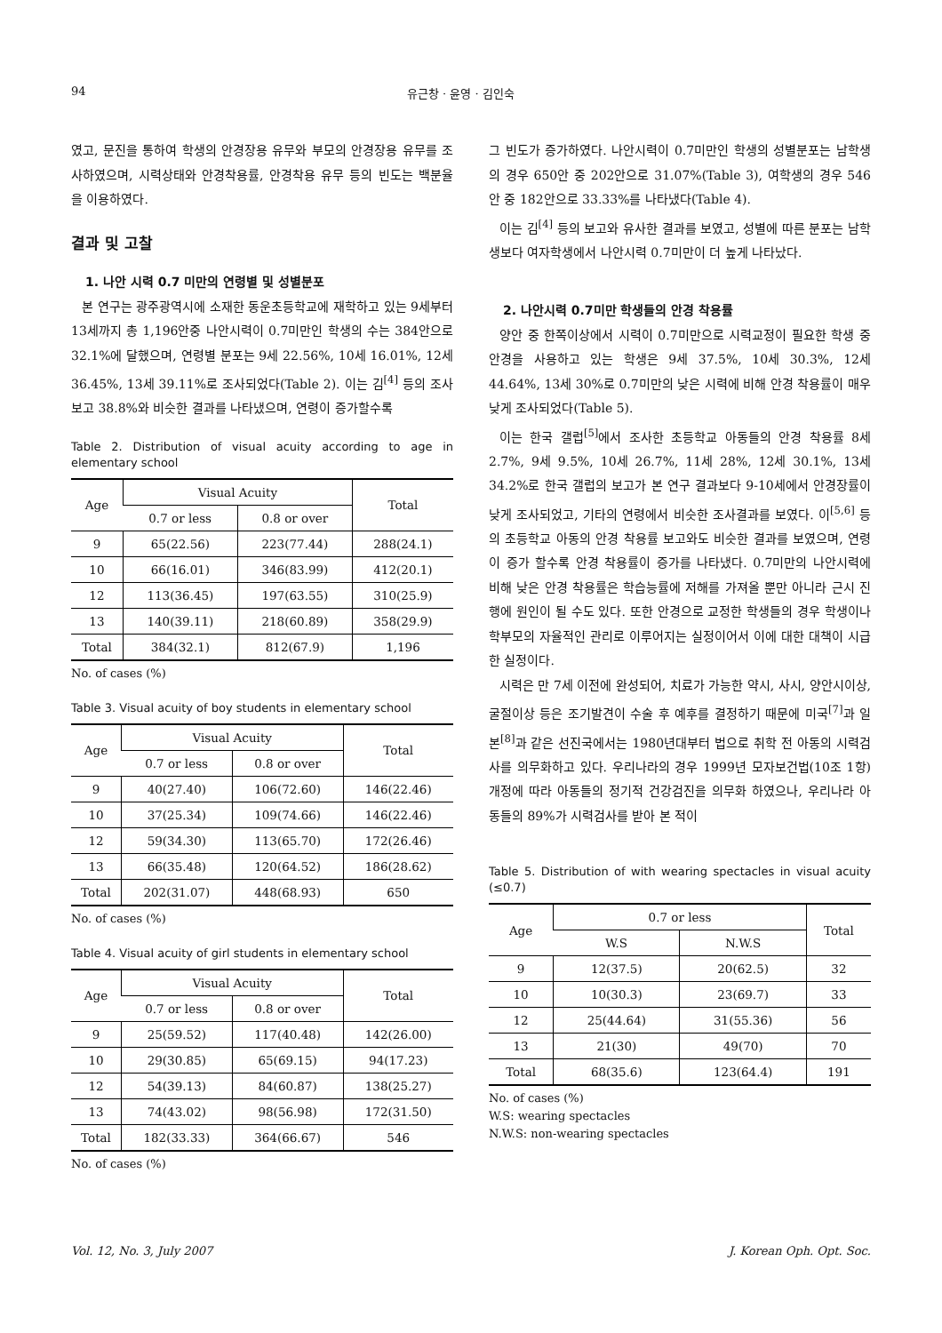94 유근창 · 윤영 · 김인숙
였고, 문진을 통하여 학생의 안경장용 유무와 부모의 안경장용 유무를 조사하였으며, 시력상태와 안경착용률, 안경착용 유무 등의 빈도는 백분율을 이용하였다.
결과 및 고찰
1. 나안 시력 0.7 미만의 연령별 및 성별분포
본 연구는 광주광역시에 소재한 동운초등학교에 재학하고 있는 9세부터 13세까지 총 1,196안중 나안시력이 0.7미만인 학생의 수는 384안으로 32.1%에 달했으며, 연령별 분포는 9세 22.56%, 10세 16.01%, 12세 36.45%, 13세 39.11%로 조사되었다(Table 2). 이는 김<sup>[4]</sup> 등의 조사 보고 38.8%와 비슷한 결과를 나타냈으며, 연령이 증가할수록
Table 2. Distribution of visual acuity according to age in elementary school
| Age | Visual Acuity | | Total |
| --- | --- | --- | --- |
| | 0.7 or less | 0.8 or over | |
| 9 | 65(22.56) | 223(77.44) | 288(24.1) |
| 10 | 66(16.01) | 346(83.99) | 412(20.1) |
| 12 | 113(36.45) | 197(63.55) | 310(25.9) |
| 13 | 140(39.11) | 218(60.89) | 358(29.9) |
| Total | 384(32.1) | 812(67.9) | 1,196 |
No. of cases (%)
Table 3. Visual acuity of boy students in elementary school
| Age | Visual Acuity | | Total |
| --- | --- | --- | --- |
| | 0.7 or less | 0.8 or over | |
| 9 | 40(27.40) | 106(72.60) | 146(22.46) |
| 10 | 37(25.34) | 109(74.66) | 146(22.46) |
| 12 | 59(34.30) | 113(65.70) | 172(26.46) |
| 13 | 66(35.48) | 120(64.52) | 186(28.62) |
| Total | 202(31.07) | 448(68.93) | 650 |
No. of cases (%)
Table 4. Visual acuity of girl students in elementary school
| Age | Visual Acuity | | Total |
| --- | --- | --- | --- |
| | 0.7 or less | 0.8 or over | |
| 9 | 25(59.52) | 117(40.48) | 142(26.00) |
| 10 | 29(30.85) | 65(69.15) | 94(17.23) |
| 12 | 54(39.13) | 84(60.87) | 138(25.27) |
| 13 | 74(43.02) | 98(56.98) | 172(31.50) |
| Total | 182(33.33) | 364(66.67) | 546 |
No. of cases (%)
그 빈도가 증가하였다. 나안시력이 0.7미만인 학생의 성별분포는 남학생의 경우 650안 중 202안으로 31.07%(Table 3), 여학생의 경우 546안 중 182안으로 33.33%를 나타냈다(Table 4).
이는 김<sup>[4]</sup> 등의 보고와 유사한 결과를 보였고, 성별에 따른 분포는 남학생보다 여자학생에서 나안시력 0.7미만이 더 높게 나타났다.
2. 나안시력 0.7미만 학생들의 안경 착용률
양안 중 한쪽이상에서 시력이 0.7미만으로 시력교정이 필요한 학생 중 안경을 사용하고 있는 학생은 9세 37.5%, 10세 30.3%, 12세 44.64%, 13세 30%로 0.7미만의 낮은 시력에 비해 안경 착용률이 매우 낮게 조사되었다(Table 5).
이는 한국 갤럽<sup>[5]</sup>에서 조사한 초등학교 아동들의 안경 착용률 8세 2.7%, 9세 9.5%, 10세 26.7%, 11세 28%, 12세 30.1%, 13세 34.2%로 한국 갤럽의 보고가 본 연구 결과보다 9-10세에서 안경장률이 낮게 조사되었고, 기타의 연령에서 비슷한 조사결과를 보였다. 이<sup>[5,6]</sup> 등의 초등학교 아동의 안경 착용률 보고와도 비슷한 결과를 보였으며, 연령이 증가 할수록 안경 착용률이 증가를 나타냈다. 0.7미만의 나안시력에 비해 낮은 안경 착용률은 학습능률에 저해를 가져올 뿐만 아니라 근시 진행에 원인이 될 수도 있다. 또한 안경으로 교정한 학생들의 경우 학생이나 학부모의 자율적인 관리로 이루어지는 실정이어서 이에 대한 대책이 시급한 실정이다.
시력은 만 7세 이전에 완성되어, 치료가 가능한 약시, 사시, 양안시이상, 굴절이상 등은 조기발견이 수술 후 예후를 결정하기 때문에 미국<sup>[7]</sup>과 일본<sup>[8]</sup>과 같은 선진국에서는 1980년대부터 법으로 취학 전 아동의 시력검사를 의무화하고 있다. 우리나라의 경우 1999년 모자보건법(10조 1항)개정에 따라 아동들의 정기적 건강검진을 의무화 하였으나, 우리나라 아동들의 89%가 시력검사를 받아 본 적이
Table 5. Distribution of with wearing spectacles in visual acuity (≤0.7)
| Age | 0.7 or less | | Total |
| --- | --- | --- | --- |
| | W.S | N.W.S | |
| 9 | 12(37.5) | 20(62.5) | 32 |
| 10 | 10(30.3) | 23(69.7) | 33 |
| 12 | 25(44.64) | 31(55.36) | 56 |
| 13 | 21(30) | 49(70) | 70 |
| Total | 68(35.6) | 123(64.4) | 191 |
No. of cases (%)
W.S: wearing spectacles
N.W.S: non-wearing spectacles
Vol. 12, No. 3, July 2007 J. Korean Oph. Opt. Soc.